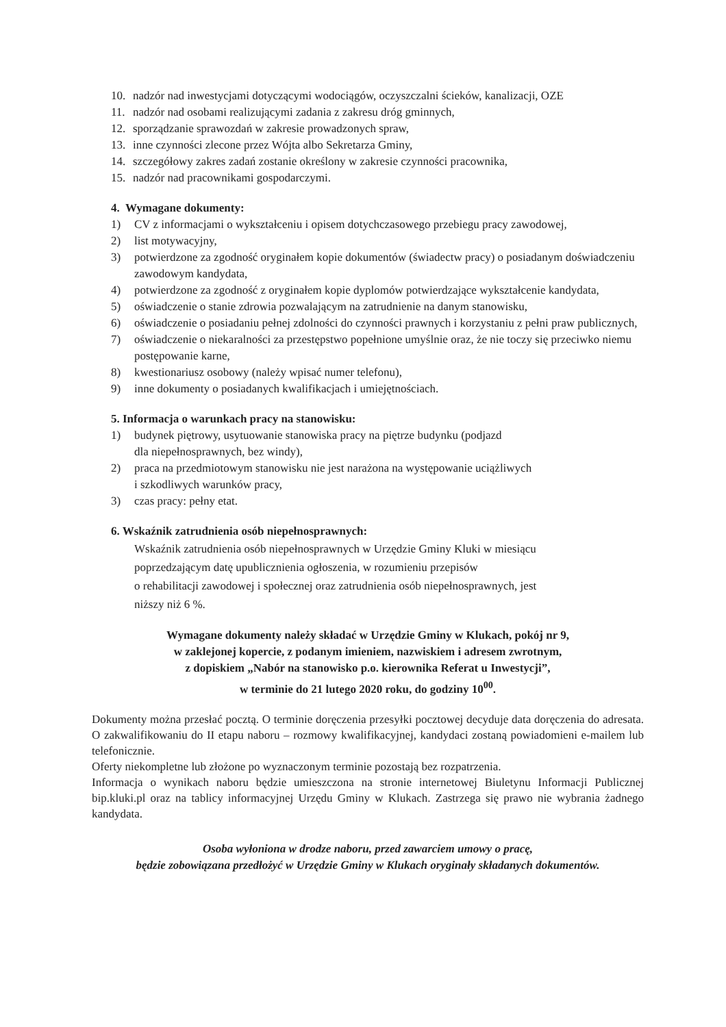10. nadzór nad inwestycjami dotyczącymi wodociągów, oczyszczalni ścieków, kanalizacji, OZE
11. nadzór nad osobami realizującymi zadania z zakresu dróg gminnych,
12. sporządzanie sprawozdań w zakresie prowadzonych spraw,
13. inne czynności zlecone przez Wójta albo Sekretarza Gminy,
14. szczegółowy zakres zadań zostanie określony w zakresie czynności pracownika,
15. nadzór nad pracownikami gospodarczymi.
4. Wymagane dokumenty:
1) CV z informacjami o wykształceniu i opisem dotychczasowego przebiegu pracy zawodowej,
2) list motywacyjny,
3) potwierdzone za zgodność oryginałem kopie dokumentów (świadectw pracy) o posiadanym doświadczeniu zawodowym kandydata,
4) potwierdzone za zgodność z oryginałem kopie dyplomów potwierdzające wykształcenie kandydata,
5) oświadczenie o stanie zdrowia pozwalającym na zatrudnienie na danym stanowisku,
6) oświadczenie o posiadaniu pełnej zdolności do czynności prawnych i korzystaniu z pełni praw publicznych,
7) oświadczenie o niekaralności za przestępstwo popełnione umyślnie oraz, że nie toczy się przeciwko niemu postępowanie karne,
8) kwestionariusz osobowy (należy wpisać numer telefonu),
9) inne dokumenty o posiadanych kwalifikacjach i umiejętnościach.
5. Informacja o warunkach pracy na stanowisku:
1) budynek piętrowy, usytuowanie stanowiska pracy na piętrze budynku (podjazd
dla niepełnosprawnych, bez windy),
2) praca na przedmiotowym stanowisku nie jest narażona na występowanie uciążliwych
i szkodliwych warunków pracy,
3) czas pracy: pełny etat.
6. Wskaźnik zatrudnienia osób niepełnosprawnych:
Wskaźnik zatrudnienia osób niepełnosprawnych w Urzędzie Gminy Kluki w miesiącu
poprzedzającym datę upublicznienia ogłoszenia, w rozumieniu przepisów
o rehabilitacji zawodowej i społecznej oraz zatrudnienia osób niepełnosprawnych, jest
niższy niż 6 %.
Wymagane dokumenty należy składać w Urzędzie Gminy w Klukach, pokój nr 9,
w zaklejonej kopercie, z podanym imieniem, nazwiskiem i adresem zwrotnym,
z dopiskiem „Nabór na stanowisko p.o. kierownika Referat u Inwestycji”,
w terminie do 21 lutego 2020 roku, do godziny 10<sup>00</sup>.
Dokumenty można przesłać pocztą. O terminie doręczenia przesyłki pocztowej decyduje data doręczenia do adresata. O zakwalifikowaniu do II etapu naboru – rozmowy kwalifikacyjnej, kandydaci zostaną powiadomieni e-mailem lub telefonicznie.
Oferty niekompletne lub złożone po wyznaczonym terminie pozostają bez rozpatrzenia.
Informacja o wynikach naboru będzie umieszczona na stronie internetowej Biuletynu Informacji Publicznej bip.kluki.pl oraz na tablicy informacyjnej Urzędu Gminy w Klukach. Zastrzega się prawo nie wybrania żadnego kandydata.
Osoba wyłoniona w drodze naboru, przed zawarciem umowy o pracę,
będzie zobowiązana przedłożyć w Urzędzie Gminy w Klukach oryginały składanych dokumentów.